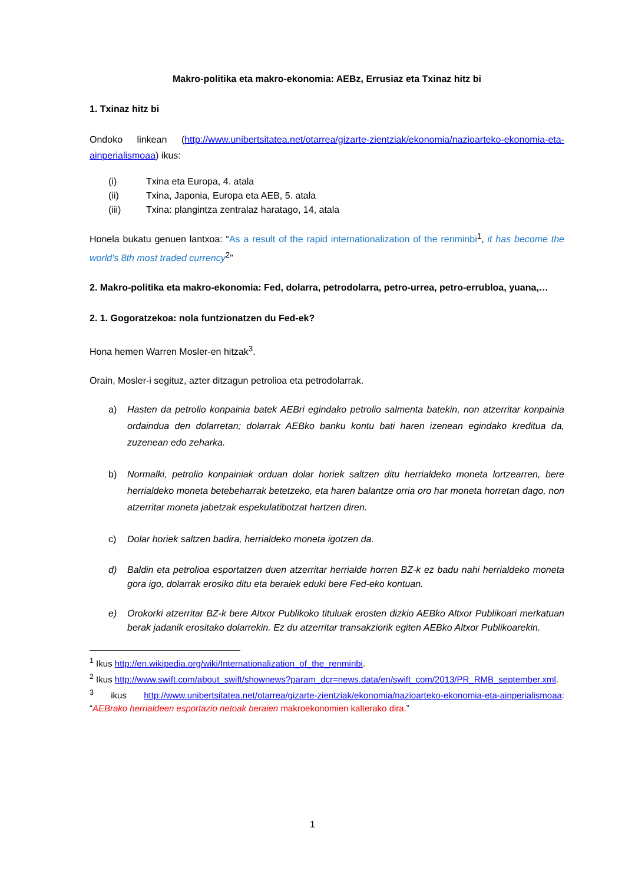Makro-politika eta makro-ekonomia: AEBz, Errusiaz eta Txinaz hitz bi
1. Txinaz hitz bi
Ondoko linkean (http://www.unibertsitatea.net/otarrea/gizarte-zientziak/ekonomia/nazioarteko-ekonomia-eta-ainperialismoaa) ikus:
(i) Txina eta Europa, 4. atala
(ii) Txina, Japonia, Europa eta AEB, 5. atala
(iii) Txina: plangintza zentralaz haratago, 14, atala
Honela bukatu genuen lantxoa: “As a result of the rapid internationalization of the renminbi<sup>1</sup>, it has become the world's 8th most traded currency<sup>2</sup>”
2. Makro-politika eta makro-ekonomia: Fed, dolarra, petrodolarra, petro-urrea, petro-errubloa, yuana,…
2. 1. Gogoratzekoa: nola funtzionatzen du Fed-ek?
Hona hemen Warren Mosler-en hitzak<sup>3</sup>.
Orain, Mosler-i segituz, azter ditzagun petrolioa eta petrodolarrak.
a) Hasten da petrolio konpainia batek AEBri egindako petrolio salmenta batekin, non atzerritar konpainia ordaindua den dolarretan; dolarrak AEBko banku kontu bati haren izenean egindako kreditua da, zuzenean edo zeharka.
b) Normalki, petrolio konpainiak orduan dolar horiek saltzen ditu herrialdeko moneta lortzearren, bere herrialdeko moneta betebeharrak betetzeko, eta haren balantze orria oro har moneta horretan dago, non atzerritar moneta jabetzak espekulatibotzat hartzen diren.
c) Dolar horiek saltzen badira, herrialdeko moneta igotzen da.
d) Baldin eta petrolioa esportatzen duen atzerritar herrialde horren BZ-k ez badu nahi herrialdeko moneta gora igo, dolarrak erosiko ditu eta beraiek eduki bere Fed-eko kontuan.
e) Orokorki atzerritar BZ-k bere Altxor Publikoko tituluak erosten dizkio AEBko Altxor Publikoari merkatuan berak jadanik erositako dolarrekin. Ez du atzerritar transakziorik egiten AEBko Altxor Publikoarekin.
<sup>1</sup> Ikus http://en.wikipedia.org/wiki/Internationalization_of_the_renminbi.
<sup>2</sup> Ikus http://www.swift.com/about_swift/shownews?param_dcr=news.data/en/swift_com/2013/PR_RMB_september.xml.
<sup>3</sup> ikus http://www.unibertsitatea.net/otarrea/gizarte-zientziak/ekonomia/nazioarteko-ekonomia-eta-ainperialismoaa: “AEBrako herrialdeen esportazio netoak beraien makroekonomien kalterako dira.”
1